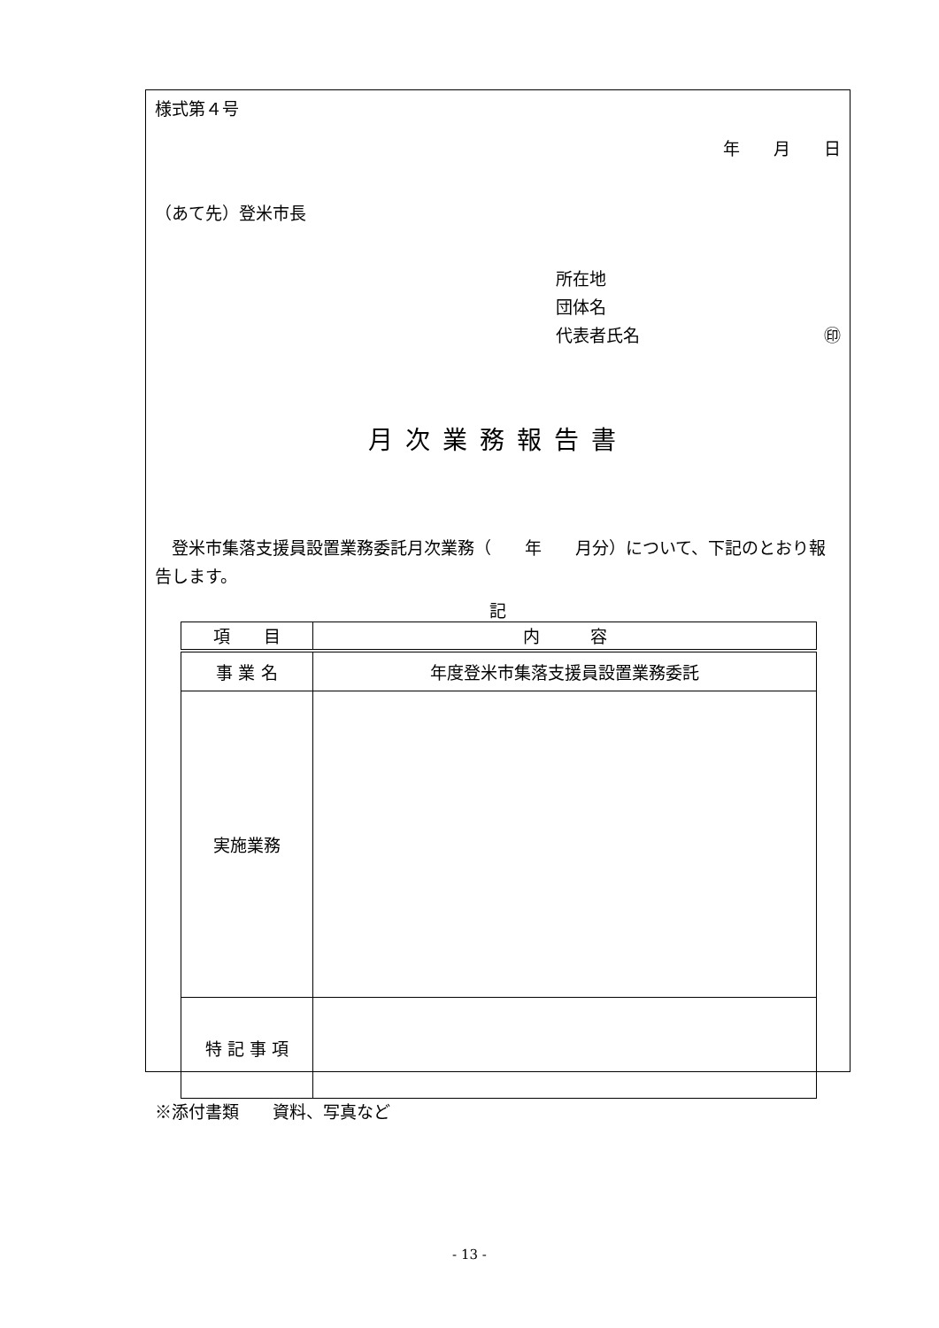様式第４号
年　　月　　日
（あて先）登米市長
所在地
団体名
代表者氏名 ㊞
月次業務報告書
　登米市集落支援員設置業務委託月次業務（　　年　　月分）について、下記のとおり報告します。
記
| 項 目 | 内 容 |
| --- | --- |
| 事 業 名 | 年度登米市集落支援員設置業務委託 |
| 実施業務 | |
| 特 記 事 項 | |
※添付書類　　資料、写真など
- 13 -